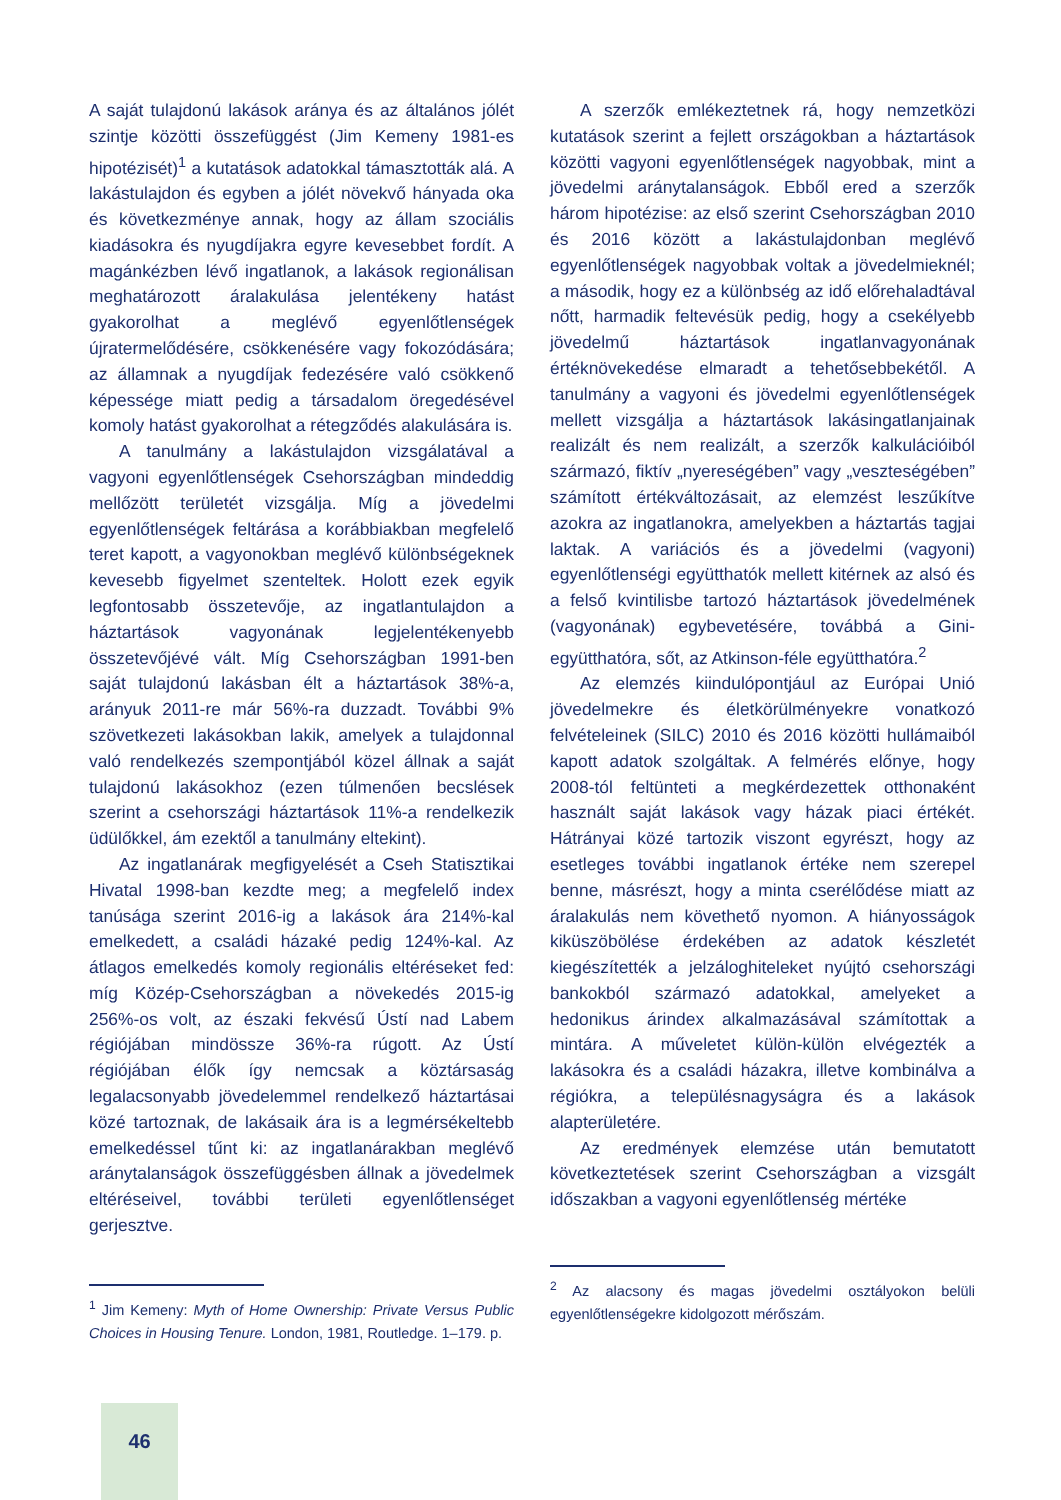A saját tulajdonú lakások aránya és az általános jólét szintje közötti összefüggést (Jim Kemeny 1981-es hipotézisét)<sup>1</sup> a kutatások adatokkal támasztották alá. A lakástulajdon és egyben a jólét növekvő hányada oka és következménye annak, hogy az állam szociális kiadásokra és nyugdíjakra egyre kevesebbet fordít. A magánkézben lévő ingatlanok, a lakások regionálisan meghatározott áralakulása jelentékeny hatást gyakorolhat a meglévő egyenlőtlenségek újratermelődésére, csökkenésére vagy fokozódására; az államnak a nyugdíjak fedezésére való csökkenő képessége miatt pedig a társadalom öregedésével komoly hatást gyakorolhat a rétegződés alakulására is.
A tanulmány a lakástulajdon vizsgálatával a vagyoni egyenlőtlenségek Csehországban mindeddig mellőzött területét vizsgálja. Míg a jövedelmi egyenlőtlenségek feltárása a korábbiakban megfelelő teret kapott, a vagyonokban meglévő különbségeknek kevesebb figyelmet szenteltek. Holott ezek egyik legfontosabb összetevője, az ingatlantulajdon a háztartások vagyonának legjelentékenyebb összetevőjévé vált. Míg Csehországban 1991-ben saját tulajdonú lakásban élt a háztartások 38%-a, arányuk 2011-re már 56%-ra duzzadt. További 9% szövetkezeti lakásokban lakik, amelyek a tulajdonnal való rendelkezés szempontjából közel állnak a saját tulajdonú lakásokhoz (ezen túlmenően becslések szerint a csehországi háztartások 11%-a rendelkezik üdülőkkel, ám ezektől a tanulmány eltekint).
Az ingatlanárak megfigyelését a Cseh Statisztikai Hivatal 1998-ban kezdte meg; a megfelelő index tanúsága szerint 2016-ig a lakások ára 214%-kal emelkedett, a családi házaké pedig 124%-kal. Az átlagos emelkedés komoly regionális eltéréseket fed: míg Közép-Csehországban a növekedés 2015-ig 256%-os volt, az északi fekvésű Ústí nad Labem régiójában mindössze 36%-ra rúgott. Az Ústí régiójában élők így nemcsak a köztársaság legalacsonyabb jövedelemmel rendelkező háztartásai közé tartoznak, de lakásaik ára is a legmérsékeltebb emelkedéssel tűnt ki: az ingatlanárakban meglévő aránytalanságok összefüggésben állnak a jövedelmek eltéréseivel, további területi egyenlőtlenséget gerjesztve.
<sup>1</sup> Jim Kemeny: Myth of Home Ownership: Private Versus Public Choices in Housing Tenure. London, 1981, Routledge. 1–179. p.
A szerzők emlékeztetnek rá, hogy nemzetközi kutatások szerint a fejlett országokban a háztartások közötti vagyoni egyenlőtlenségek nagyobbak, mint a jövedelmi aránytalanságok. Ebből ered a szerzők három hipotézise: az első szerint Csehországban 2010 és 2016 között a lakástulajdonban meglévő egyenlőtlenségek nagyobbak voltak a jövedelmieknél; a második, hogy ez a különbség az idő előrehaladtával nőtt, harmadik feltevésük pedig, hogy a csekélyebb jövedelmű háztartások ingatlanvagyonának értéknövekedése elmaradt a tehetősebbekétől. A tanulmány a vagyoni és jövedelmi egyenlőtlenségek mellett vizsgálja a háztartások lakásingatlanjainak realizált és nem realizált, a szerzők kalkulációiból származó, fiktív „nyereségében” vagy „veszteségében” számított értékváltozásait, az elemzést leszűkítve azokra az ingatlanokra, amelyekben a háztartás tagjai laktak. A variációs és a jövedelmi (vagyoni) egyenlőtlenségi együtthatók mellett kitérnek az alsó és a felső kvintilisbe tartozó háztartások jövedelmének (vagyonának) egybevetésére, továbbá a Gini-együtthatóra, sőt, az Atkinson-féle együtthatóra.<sup>2</sup>
Az elemzés kiindulópontjául az Európai Unió jövedelmekre és életkörülményekre vonatkozó felvételeinek (SILC) 2010 és 2016 közötti hullámaiból kapott adatok szolgáltak. A felmérés előnye, hogy 2008-tól feltünteti a megkérdezettek otthonaként használt saját lakások vagy házak piaci értékét. Hátrányai közé tartozik viszont egyrészt, hogy az esetleges további ingatlanok értéke nem szerepel benne, másrészt, hogy a minta cserélődése miatt az áralakulás nem követhető nyomon. A hiányosságok kiküszöbölése érdekében az adatok készletét kiegészítették a jelzáloghiteleket nyújtó csehországi bankokból származó adatokkal, amelyeket a hedonikus árindex alkalmazásával számítottak a mintára. A műveletet külön-külön elvégezték a lakásokra és a családi házakra, illetve kombinálva a régiókra, a településnagyságra és a lakások alapterületére.
Az eredmények elemzése után bemutatott következtetések szerint Csehországban a vizsgált időszakban a vagyoni egyenlőtlenség mértéke
<sup>2</sup> Az alacsony és magas jövedelmi osztályokon belüli egyenlőtlenségekre kidolgozott mérőszám.
46